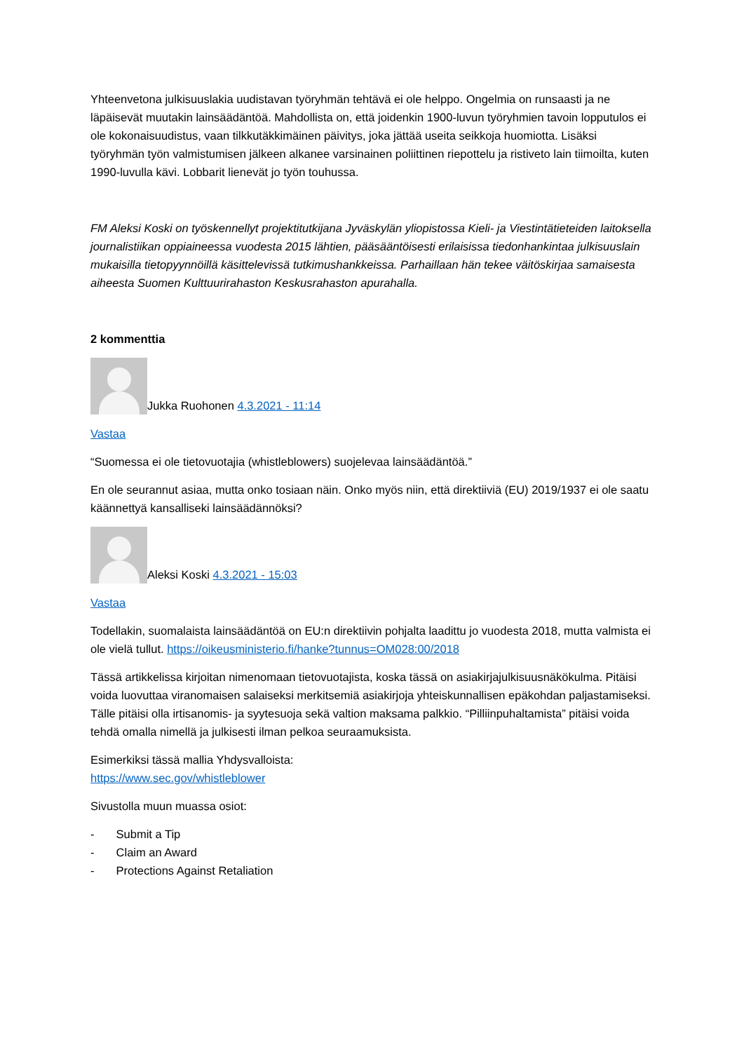Yhteenvetona julkisuuslakia uudistavan työryhmän tehtävä ei ole helppo. Ongelmia on runsaasti ja ne läpäisevät muutakin lainsäädäntöä. Mahdollista on, että joidenkin 1900-luvun työryhmien tavoin lopputulos ei ole kokonaisuudistus, vaan tilkkutäkkimäinen päivitys, joka jättää useita seikkoja huomiotta. Lisäksi työryhmän työn valmistumisen jälkeen alkanee varsinainen poliittinen riepottelu ja ristiveto lain tiimoilta, kuten 1990-luvulla kävi. Lobbarit lienevät jo työn touhussa.
FM Aleksi Koski on työskennellyt projektitutkijana Jyväskylän yliopistossa Kieli- ja Viestintätieteiden laitoksella journalistiikan oppiaineessa vuodesta 2015 lähtien, pääsääntöisesti erilaisissa tiedonhankintaa julkisuuslain mukaisilla tietopyynnöillä käsittelevissä tutkimushankkeissa. Parhaillaan hän tekee väitöskirjaa samaisesta aiheesta Suomen Kulttuurirahaston Keskusrahaston apurahalla.
2 kommenttia
Jukka Ruohonen 4.3.2021 - 11:14
Vastaa
“Suomessa ei ole tietovuotajia (whistleblowers) suojelevaa lainsäädäntöä.”
En ole seurannut asiaa, mutta onko tosiaan näin. Onko myös niin, että direktiiviä (EU) 2019/1937 ei ole saatu käännettyä kansalliseki lainsäädännöksi?
Aleksi Koski 4.3.2021 - 15:03
Vastaa
Todellakin, suomalaista lainsäädäntöä on EU:n direktiivin pohjalta laadittu jo vuodesta 2018, mutta valmista ei ole vielä tullut. https://oikeusministerio.fi/hanke?tunnus=OM028:00/2018
Tässä artikkelissa kirjoitan nimenomaan tietovuotajista, koska tässä on asiakirjajulkisuusnäkökulma. Pitäisi voida luovuttaa viranomaisen salaiseksi merkitsemiä asiakirjoja yhteiskunnallisen epäkohdan paljastamiseksi. Tälle pitäisi olla irtisanomis- ja syytesuoja sekä valtion maksama palkkio. “Pilliinpuhaltamista” pitäisi voida tehdä omalla nimellä ja julkisesti ilman pelkoa seuraamuksista.
Esimerkiksi tässä mallia Yhdysvalloista:
https://www.sec.gov/whistleblower
Sivustolla muun muassa osiot:
- Submit a Tip
- Claim an Award
- Protections Against Retaliation